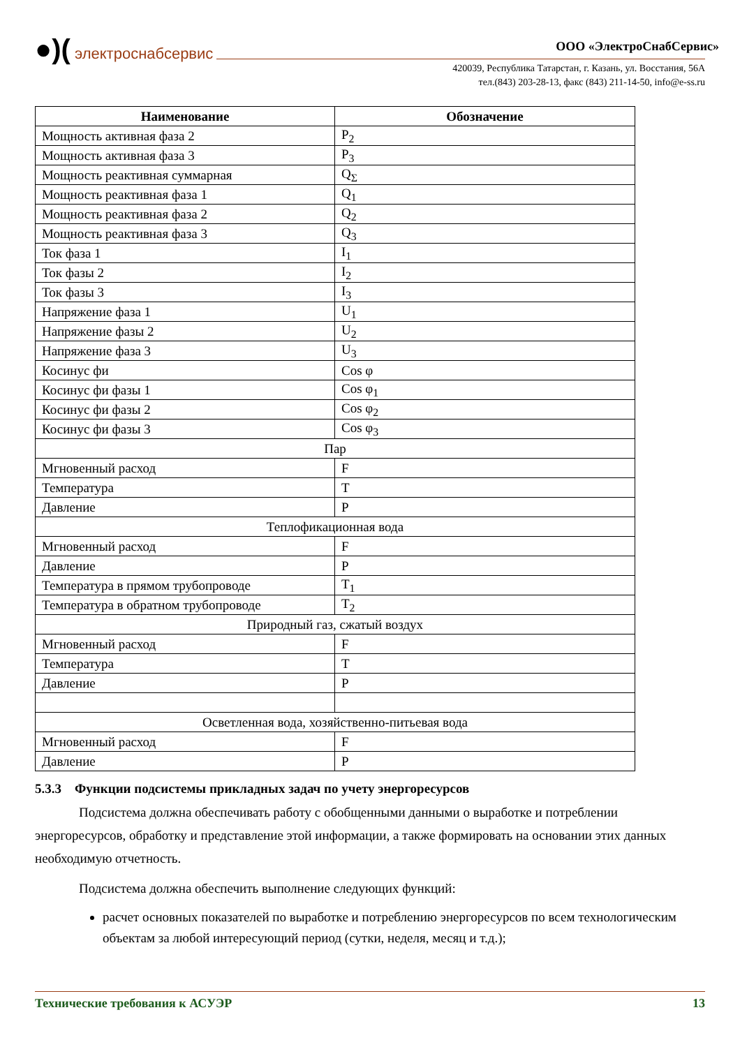●)( электроснабсервис ООО «ЭлектроСнабСервис»
420039, Республика Татарстан, г. Казань, ул. Восстания, 56А
тел.(843) 203-28-13, факс (843) 211-14-50, info@e-ss.ru
| Наименование | Обозначение |
| --- | --- |
| Мощность активная фаза 2 | P<sub>2</sub> |
| Мощность активная фаза 3 | P<sub>3</sub> |
| Мощность реактивная суммарная | Q<sub>Σ</sub> |
| Мощность реактивная фаза 1 | Q<sub>1</sub> |
| Мощность реактивная фаза 2 | Q<sub>2</sub> |
| Мощность реактивная фаза 3 | Q<sub>3</sub> |
| Ток фаза 1 | I<sub>1</sub> |
| Ток фазы 2 | I<sub>2</sub> |
| Ток фазы 3 | I<sub>3</sub> |
| Напряжение фаза 1 | U<sub>1</sub> |
| Напряжение фазы 2 | U<sub>2</sub> |
| Напряжение фаза 3 | U<sub>3</sub> |
| Косинус фи | Cos φ |
| Косинус фи фазы 1 | Cos φ<sub>1</sub> |
| Косинус фи фазы 2 | Cos φ<sub>2</sub> |
| Косинус фи фазы 3 | Cos φ<sub>3</sub> |
| Пар | |
| Мгновенный расход | F |
| Температура | T |
| Давление | P |
| Теплофикационная вода | |
| Мгновенный расход | F |
| Давление | P |
| Температура в прямом трубопроводе | T<sub>1</sub> |
| Температура в обратном трубопроводе | T<sub>2</sub> |
| Природный газ, сжатый воздух | |
| Мгновенный расход | F |
| Температура | T |
| Давление | P |
| Осветленная вода, хозяйственно-питьевая вода | |
| Мгновенный расход | F |
| Давление | P |
5.3.3 Функции подсистемы прикладных задач по учету энергоресурсов
Подсистема должна обеспечивать работу с обобщенными данными о выработке и потреблении энергоресурсов, обработку и представление этой информации, а также формировать на основании этих данных необходимую отчетность.
Подсистема должна обеспечить выполнение следующих функций:
расчет основных показателей по выработке и потреблению энергоресурсов по всем технологическим объектам за любой интересующий период (сутки, неделя, месяц и т.д.);
Технические требования к АСУЭР 13